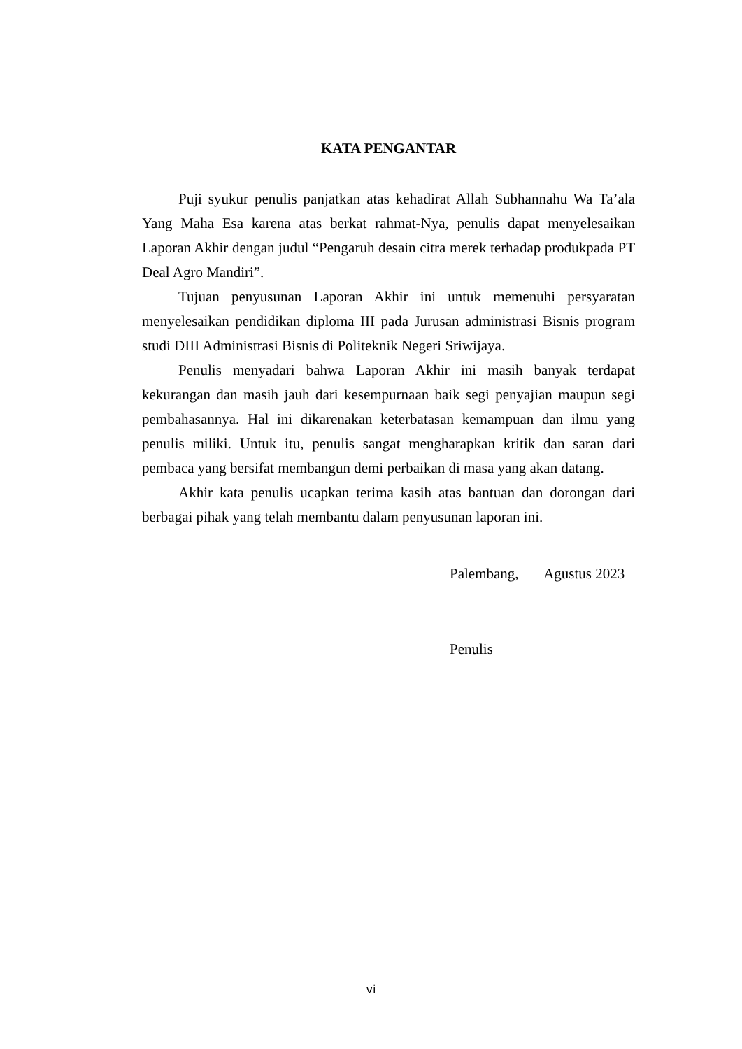KATA PENGANTAR
Puji syukur penulis panjatkan atas kehadirat Allah Subhannahu Wa Ta’ala Yang Maha Esa karena atas berkat rahmat-Nya, penulis dapat menyelesaikan Laporan Akhir dengan judul “Pengaruh desain citra merek terhadap produkpada PT Deal Agro Mandiri”.
Tujuan penyusunan Laporan Akhir ini untuk memenuhi persyaratan menyelesaikan pendidikan diploma III pada Jurusan administrasi Bisnis program studi DIII Administrasi Bisnis di Politeknik Negeri Sriwijaya.
Penulis menyadari bahwa Laporan Akhir ini masih banyak terdapat kekurangan dan masih jauh dari kesempurnaan baik segi penyajian maupun segi pembahasannya. Hal ini dikarenakan keterbatasan kemampuan dan ilmu yang penulis miliki. Untuk itu, penulis sangat mengharapkan kritik dan saran dari pembaca yang bersifat membangun demi perbaikan di masa yang akan datang.
Akhir kata penulis ucapkan terima kasih atas bantuan dan dorongan dari berbagai pihak yang telah membantu dalam penyusunan laporan ini.
Palembang, Agustus 2023
Penulis
vi